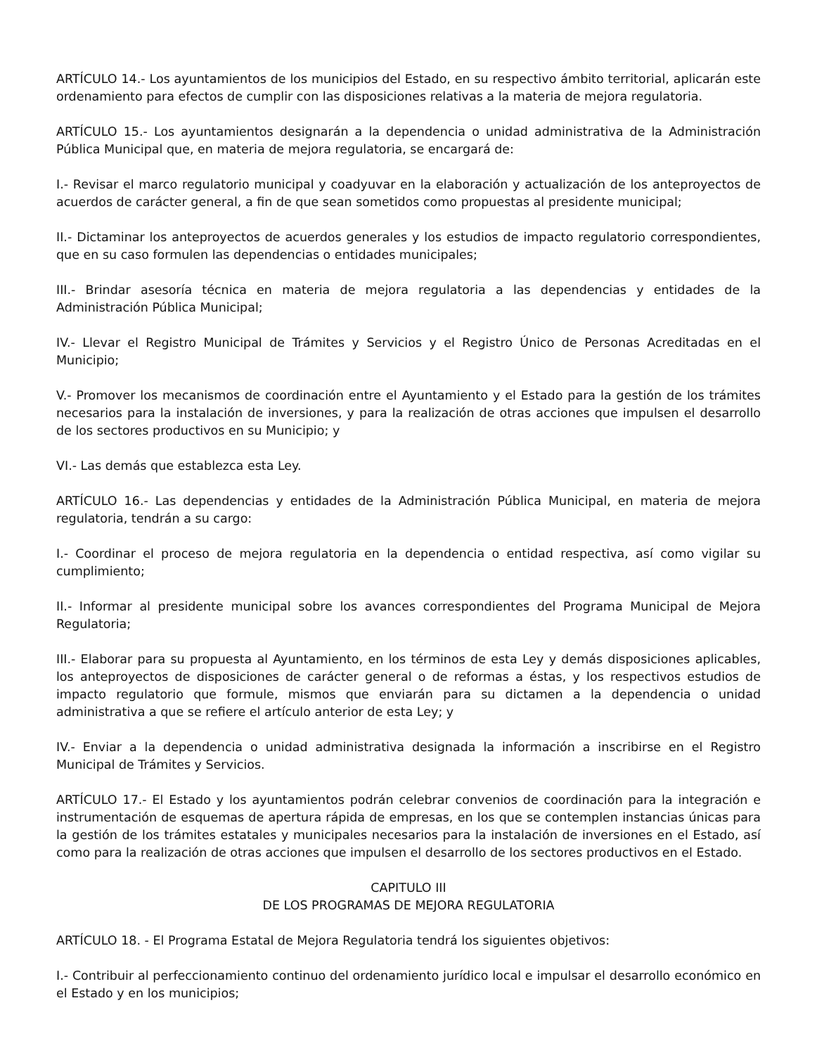ARTÍCULO 14.- Los ayuntamientos de los municipios del Estado, en su respectivo ámbito territorial, aplicarán este ordenamiento para efectos de cumplir con las disposiciones relativas a la materia de mejora regulatoria.
ARTÍCULO 15.- Los ayuntamientos designarán a la dependencia o unidad administrativa de la Administración Pública Municipal que, en materia de mejora regulatoria, se encargará de:
I.- Revisar el marco regulatorio municipal y coadyuvar en la elaboración y actualización de los anteproyectos de acuerdos de carácter general, a fin de que sean sometidos como propuestas al presidente municipal;
II.- Dictaminar los anteproyectos de acuerdos generales y los estudios de impacto regulatorio correspondientes, que en su caso formulen las dependencias o entidades municipales;
III.- Brindar asesoría técnica en materia de mejora regulatoria a las dependencias y entidades de la Administración Pública Municipal;
IV.- Llevar el Registro Municipal de Trámites y Servicios y el Registro Único de Personas Acreditadas en el Municipio;
V.- Promover los mecanismos de coordinación entre el Ayuntamiento y el Estado para la gestión de los trámites necesarios para la instalación de inversiones, y para la realización de otras acciones que impulsen el desarrollo de los sectores productivos en su Municipio; y
VI.- Las demás que establezca esta Ley.
ARTÍCULO 16.- Las dependencias y entidades de la Administración Pública Municipal, en materia de mejora regulatoria, tendrán a su cargo:
I.- Coordinar el proceso de mejora regulatoria en la dependencia o entidad respectiva, así como vigilar su cumplimiento;
II.- Informar al presidente municipal sobre los avances correspondientes del Programa Municipal de Mejora Regulatoria;
III.- Elaborar para su propuesta al Ayuntamiento, en los términos de esta Ley y demás disposiciones aplicables, los anteproyectos de disposiciones de carácter general o de reformas a éstas, y los respectivos estudios de impacto regulatorio que formule, mismos que enviarán para su dictamen a la dependencia o unidad administrativa a que se refiere el artículo anterior de esta Ley; y
IV.- Enviar a la dependencia o unidad administrativa designada la información a inscribirse en el Registro Municipal de Trámites y Servicios.
ARTÍCULO 17.- El Estado y los ayuntamientos podrán celebrar convenios de coordinación para la integración e instrumentación de esquemas de apertura rápida de empresas, en los que se contemplen instancias únicas para la gestión de los trámites estatales y municipales necesarios para la instalación de inversiones en el Estado, así como para la realización de otras acciones que impulsen el desarrollo de los sectores productivos en el Estado.
CAPITULO III
DE LOS PROGRAMAS DE MEJORA REGULATORIA
ARTÍCULO 18. - El Programa Estatal de Mejora Regulatoria tendrá los siguientes objetivos:
I.- Contribuir al perfeccionamiento continuo del ordenamiento jurídico local e impulsar el desarrollo económico en el Estado y en los municipios;